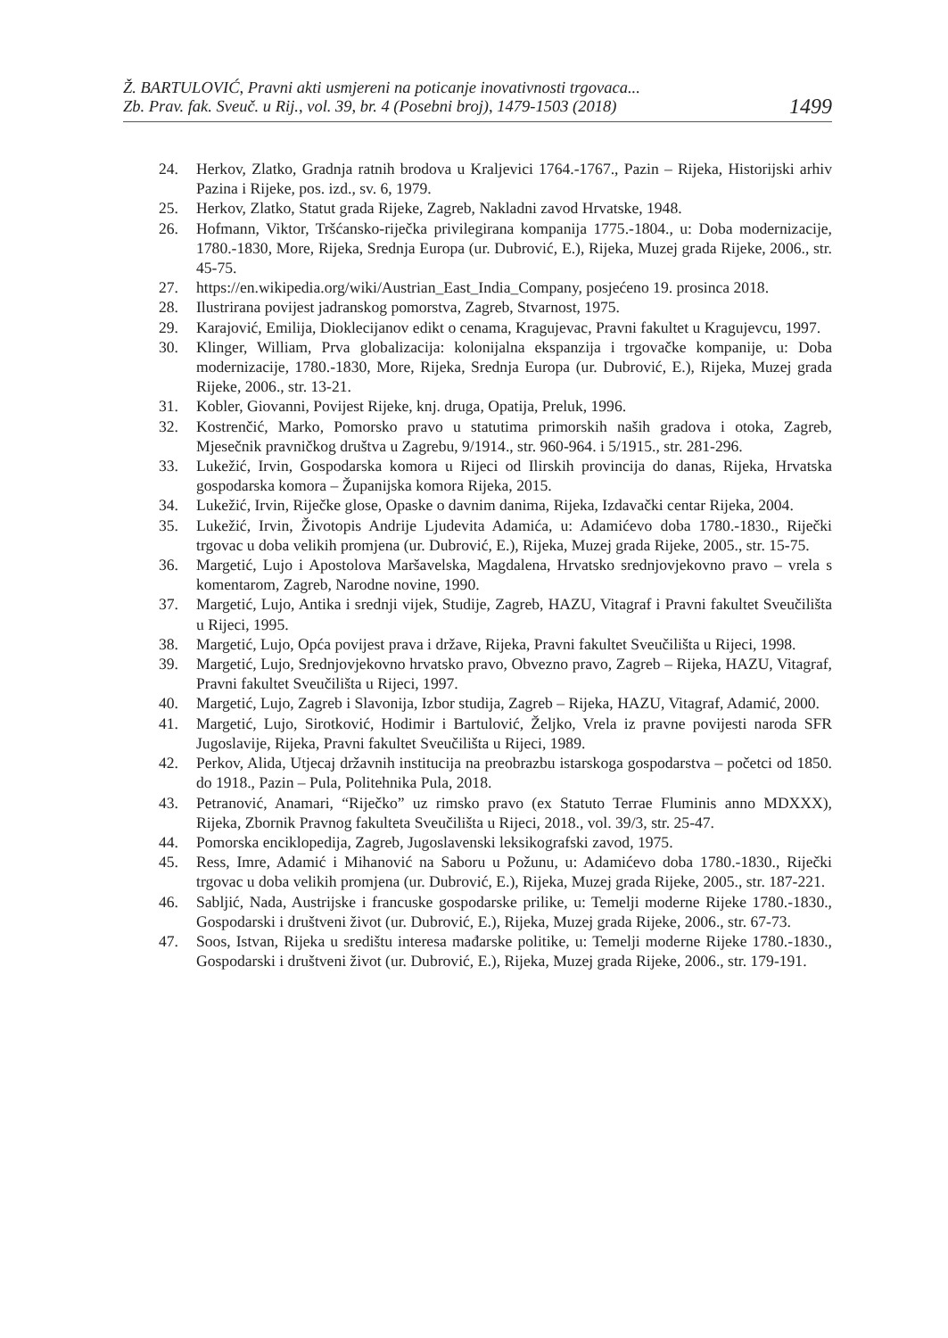Ž. BARTULOVIĆ, Pravni akti usmjereni na poticanje inovativnosti trgovaca...
Zb. Prav. fak. Sveuč. u Rij., vol. 39, br. 4 (Posebni broj), 1479-1503 (2018)
1499
24. Herkov, Zlatko, Gradnja ratnih brodova u Kraljevici 1764.-1767., Pazin – Rijeka, Historijski arhiv Pazina i Rijeke, pos. izd., sv. 6, 1979.
25. Herkov, Zlatko, Statut grada Rijeke, Zagreb, Nakladni zavod Hrvatske, 1948.
26. Hofmann, Viktor, Tršćansko-riječka privilegirana kompanija 1775.-1804., u: Doba modernizacije, 1780.-1830, More, Rijeka, Srednja Europa (ur. Dubrović, E.), Rijeka, Muzej grada Rijeke, 2006., str. 45-75.
27. https://en.wikipedia.org/wiki/Austrian_East_India_Company, posjećeno 19. prosinca 2018.
28. Ilustrirana povijest jadranskog pomorstva, Zagreb, Stvarnost, 1975.
29. Karajović, Emilija, Dioklecijanov edikt o cenama, Kragujevac, Pravni fakultet u Kragujevcu, 1997.
30. Klinger, William, Prva globalizacija: kolonijalna ekspanzija i trgovačke kompanije, u: Doba modernizacije, 1780.-1830, More, Rijeka, Srednja Europa (ur. Dubrović, E.), Rijeka, Muzej grada Rijeke, 2006., str. 13-21.
31. Kobler, Giovanni, Povijest Rijeke, knj. druga, Opatija, Preluk, 1996.
32. Kostrenčić, Marko, Pomorsko pravo u statutima primorskih naših gradova i otoka, Zagreb, Mjesečnik pravničkog društva u Zagrebu, 9/1914., str. 960-964. i 5/1915., str. 281-296.
33. Lukežić, Irvin, Gospodarska komora u Rijeci od Ilirskih provincija do danas, Rijeka, Hrvatska gospodarska komora – Županijska komora Rijeka, 2015.
34. Lukežić, Irvin, Riječke glose, Opaske o davnim danima, Rijeka, Izdavački centar Rijeka, 2004.
35. Lukežić, Irvin, Životopis Andrije Ljudevita Adamića, u: Adamićevo doba 1780.-1830., Riječki trgovac u doba velikih promjena (ur. Dubrović, E.), Rijeka, Muzej grada Rijeke, 2005., str. 15-75.
36. Margetić, Lujo i Apostolova Maršavelska, Magdalena, Hrvatsko srednjovjekovno pravo – vrela s komentarom, Zagreb, Narodne novine, 1990.
37. Margetić, Lujo, Antika i srednji vijek, Studije, Zagreb, HAZU, Vitagraf i Pravni fakultet Sveučilišta u Rijeci, 1995.
38. Margetić, Lujo, Opća povijest prava i države, Rijeka, Pravni fakultet Sveučilišta u Rijeci, 1998.
39. Margetić, Lujo, Srednjovjekovno hrvatsko pravo, Obvezno pravo, Zagreb – Rijeka, HAZU, Vitagraf, Pravni fakultet Sveučilišta u Rijeci, 1997.
40. Margetić, Lujo, Zagreb i Slavonija, Izbor studija, Zagreb – Rijeka, HAZU, Vitagraf, Adamić, 2000.
41. Margetić, Lujo, Sirotković, Hodimir i Bartulović, Željko, Vrela iz pravne povijesti naroda SFR Jugoslavije, Rijeka, Pravni fakultet Sveučilišta u Rijeci, 1989.
42. Perkov, Alida, Utjecaj državnih institucija na preobrazbu istarskoga gospodarstva – početci od 1850. do 1918., Pazin – Pula, Politehnika Pula, 2018.
43. Petranović, Anamari, “Riječko” uz rimsko pravo (ex Statuto Terrae Fluminis anno MDXXX), Rijeka, Zbornik Pravnog fakulteta Sveučilišta u Rijeci, 2018., vol. 39/3, str. 25-47.
44. Pomorska enciklopedija, Zagreb, Jugoslavenski leksikografski zavod, 1975.
45. Ress, Imre, Adamić i Mihanović na Saboru u Požunu, u: Adamićevo doba 1780.-1830., Riječki trgovac u doba velikih promjena (ur. Dubrović, E.), Rijeka, Muzej grada Rijeke, 2005., str. 187-221.
46. Sabljić, Nada, Austrijske i francuske gospodarske prilike, u: Temelji moderne Rijeke 1780.-1830., Gospodarski i društveni život (ur. Dubrović, E.), Rijeka, Muzej grada Rijeke, 2006., str. 67-73.
47. Soos, Istvan, Rijeka u središtu interesa mađarske politike, u: Temelji moderne Rijeke 1780.-1830., Gospodarski i društveni život (ur. Dubrović, E.), Rijeka, Muzej grada Rijeke, 2006., str. 179-191.